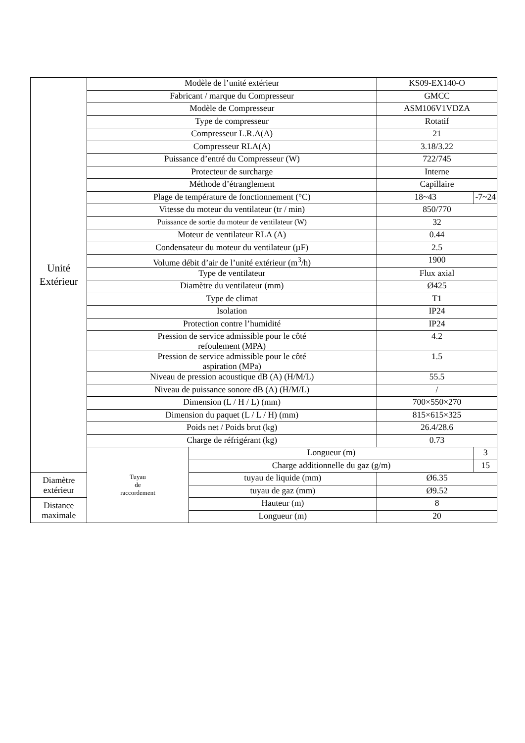| Unité Extérieur | Modèle de l’unité extérieur | | KS09-EX140-O | |
| | Fabricant / marque du Compresseur | | GMCC | |
| | Modèle de Compresseur | | ASM106V1VDZA | |
| | Type de compresseur | | Rotatif | |
| | Compresseur L.R.A(A) | | 21 | |
| | Compresseur RLA(A) | | 3.18/3.22 | |
| | Puissance d’entré du Compresseur (W) | | 722/745 | |
| | Protecteur de surcharge | | Interne | |
| | Méthode d’étranglement | | Capillaire | |
| | Plage de température de fonctionnement (°C) | | 18~43 | -7~24 |
| | Vitesse du moteur du ventilateur (tr / min) | | 850/770 | |
| | Puissance de sortie du moteur de ventilateur (W) | | 32 | |
| | Moteur de ventilateur RLA (A) | | 0.44 | |
| | Condensateur du moteur du ventilateur (µF) | | 2.5 | |
| | Volume débit d’air de l’unité extérieur (m<sup>3</sup>/h) | | 1900 | |
| | Type de ventilateur | | Flux axial | |
| | Diamètre du ventilateur (mm) | | Ø425 | |
| | Type de climat | | T1 | |
| | Isolation | | IP24 | |
| | Protection contre l’humidité | | IP24 | |
| | Pression de service admissible pour le côté refoulement (MPA) | | 4.2 | |
| | Pression de service admissible pour le côté aspiration (MPa) | | 1.5 | |
| | Niveau de pression acoustique dB (A) (H/M/L) | | 55.5 | |
| | Niveau de puissance sonore dB (A) (H/M/L) | | / | |
| | Dimension (L / H / L) (mm) | | 700×550×270 | |
| | Dimension du paquet (L / L / H) (mm) | | 815×615×325 | |
| | Poids net / Poids brut (kg) | | 26.4/28.6 | |
| | Charge de réfrigérant (kg) | | 0.73 | |
| | Tuyau de raccordement | Longueur (m) | | 3 |
| | | Charge additionnelle du gaz (g/m) | | 15 |
| Diamètre extérieur | | tuyau de liquide (mm) | Ø6.35 | |
| | | tuyau de gaz (mm) | Ø9.52 | |
| Distance maximale | | Hauteur (m) | 8 | |
| | | Longueur (m) | 20 | |